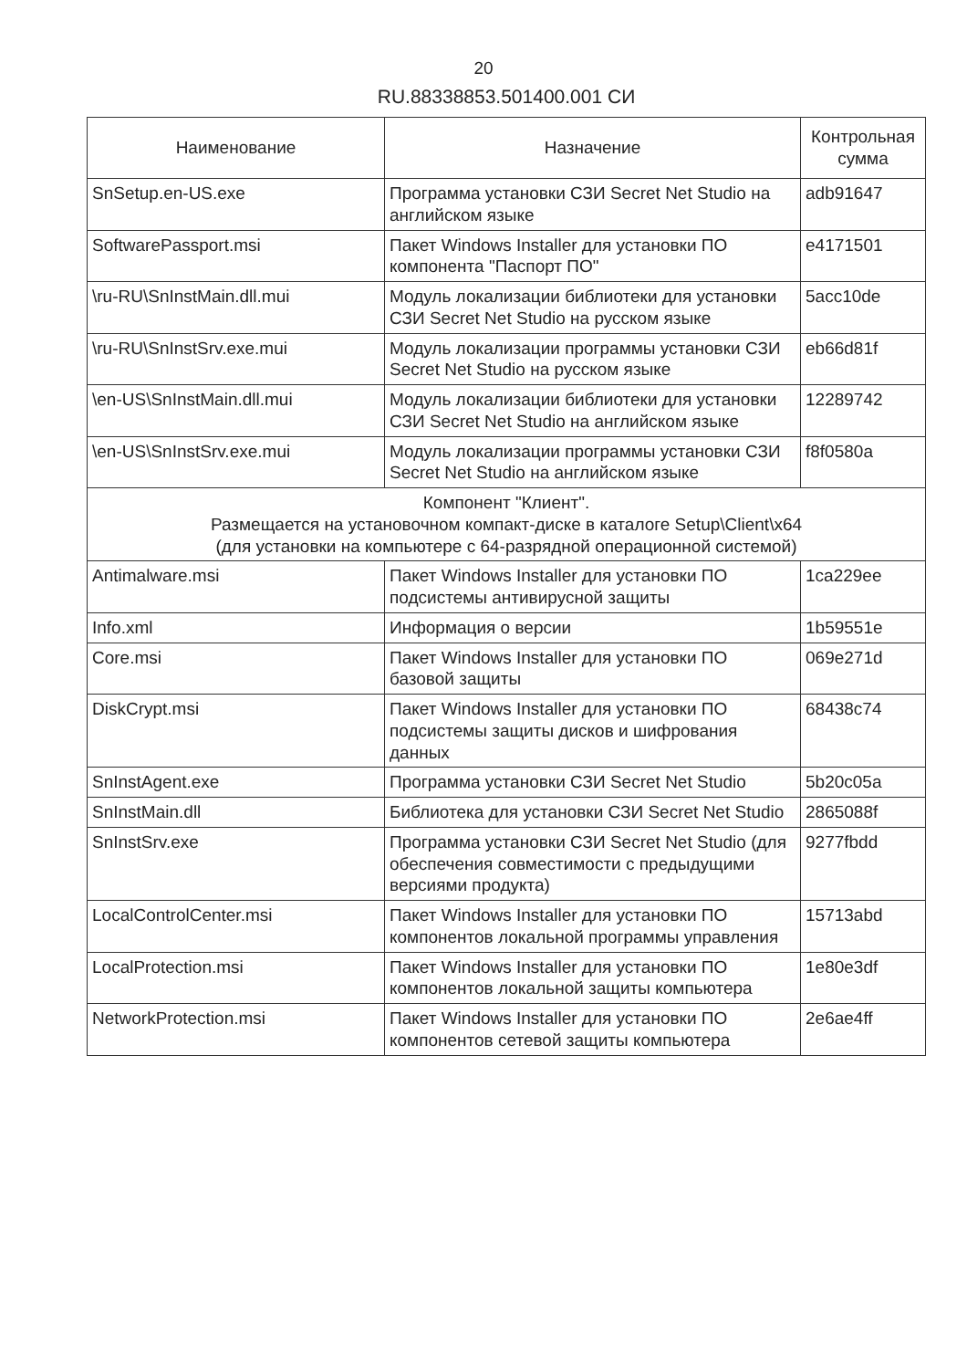20
RU.88338853.501400.001 СИ
| Наименование | Назначение | Контрольная сумма |
| --- | --- | --- |
| SnSetup.en-US.exe | Программа установки СЗИ Secret Net Studio на английском языке | adb91647 |
| SoftwarePassport.msi | Пакет Windows Installer для установки ПО компонента "Паспорт ПО" | e4171501 |
| \ru-RU\SnInstMain.dll.mui | Модуль локализации библиотеки для установки СЗИ Secret Net Studio на русском языке | 5acc10de |
| \ru-RU\SnInstSrv.exe.mui | Модуль локализации программы установки СЗИ Secret Net Studio на русском языке | eb66d81f |
| \en-US\SnInstMain.dll.mui | Модуль локализации библиотеки для установки СЗИ Secret Net Studio на английском языке | 12289742 |
| \en-US\SnInstSrv.exe.mui | Модуль локализации программы установки СЗИ Secret Net Studio на английском языке | f8f0580a |
| Компонент "Клиент". Размещается на установочном компакт-диске в каталоге Setup\Client\x64 (для установки на компьютере с 64-разрядной операционной системой) | | |
| Antimalware.msi | Пакет Windows Installer для установки ПО подсистемы антивирусной защиты | 1ca229ee |
| Info.xml | Информация о версии | 1b59551e |
| Core.msi | Пакет Windows Installer для установки ПО базовой защиты | 069e271d |
| DiskCrypt.msi | Пакет Windows Installer для установки ПО подсистемы защиты дисков и шифрования данных | 68438c74 |
| SnInstAgent.exe | Программа установки СЗИ Secret Net Studio | 5b20c05a |
| SnInstMain.dll | Библиотека для установки СЗИ Secret Net Studio | 2865088f |
| SnInstSrv.exe | Программа установки СЗИ Secret Net Studio (для обеспечения совместимости с предыдущими версиями продукта) | 9277fbdd |
| LocalControlCenter.msi | Пакет Windows Installer для установки ПО компонентов локальной программы управления | 15713abd |
| LocalProtection.msi | Пакет Windows Installer для установки ПО компонентов локальной защиты компьютера | 1e80e3df |
| NetworkProtection.msi | Пакет Windows Installer для установки ПО компонентов сетевой защиты компьютера | 2e6ae4ff |